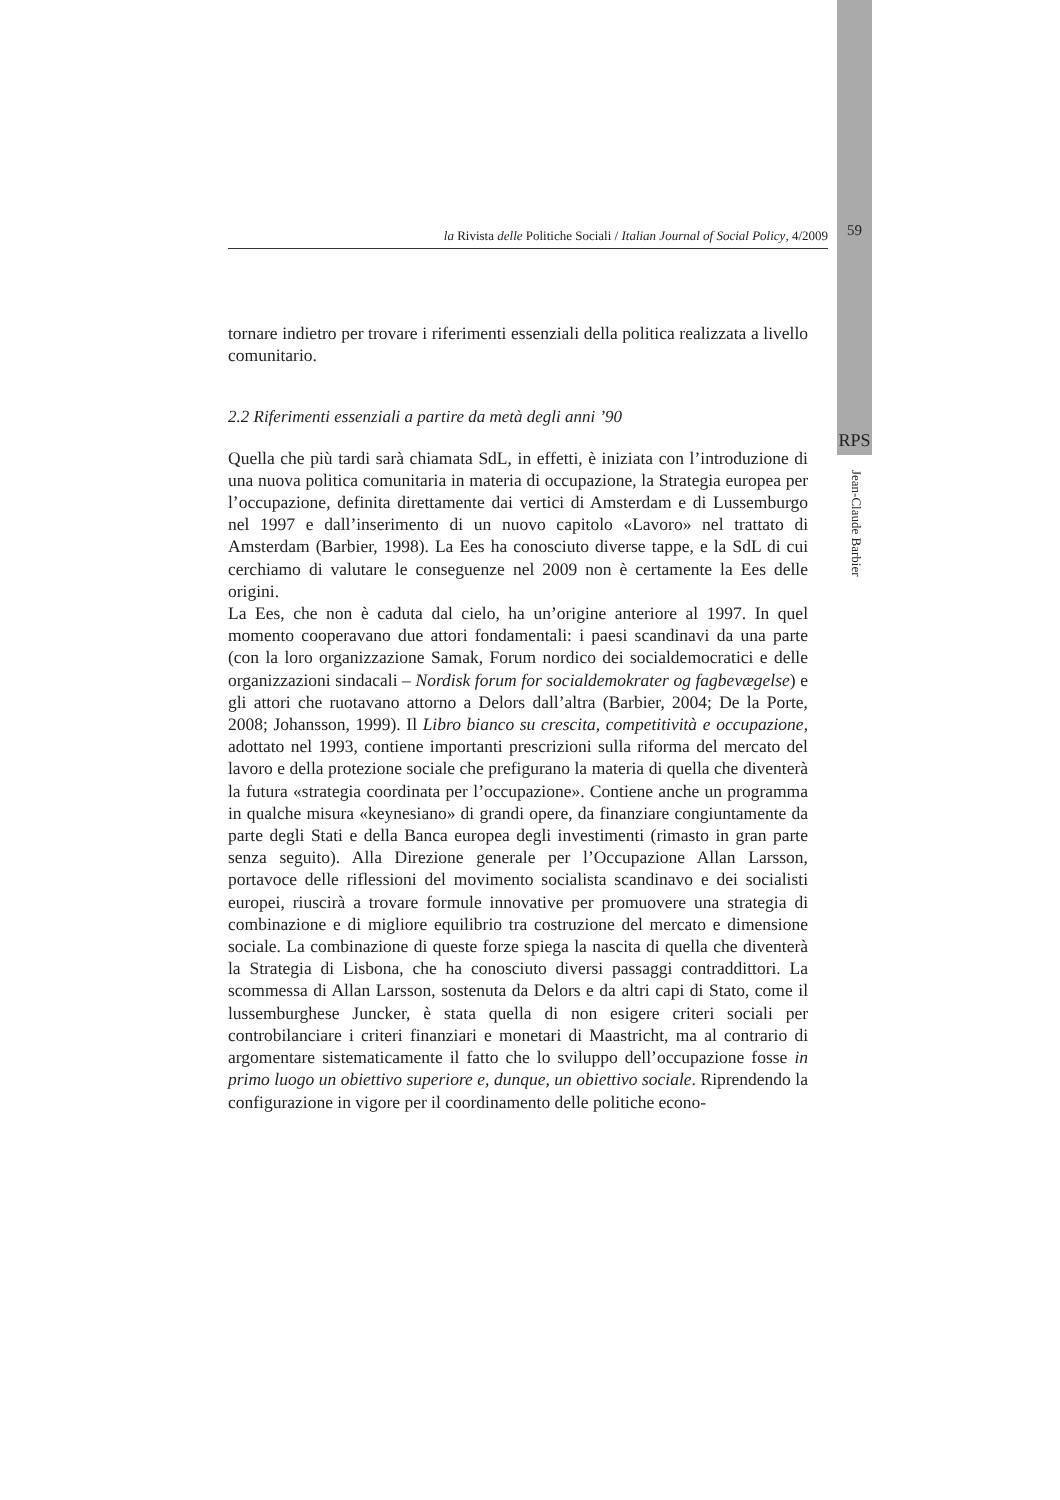la Rivista delle Politiche Sociali / Italian Journal of Social Policy, 4/2009
59
RPS
Jean-Claude Barbier
tornare indietro per trovare i riferimenti essenziali della politica realizzata a livello comunitario.
2.2 Riferimenti essenziali a partire da metà degli anni ’90
Quella che più tardi sarà chiamata SdL, in effetti, è iniziata con l’introduzione di una nuova politica comunitaria in materia di occupazione, la Strategia europea per l’occupazione, definita direttamente dai vertici di Amsterdam e di Lussemburgo nel 1997 e dall’inserimento di un nuovo capitolo «Lavoro» nel trattato di Amsterdam (Barbier, 1998). La Ees ha conosciuto diverse tappe, e la SdL di cui cerchiamo di valutare le conseguenze nel 2009 non è certamente la Ees delle origini.
La Ees, che non è caduta dal cielo, ha un’origine anteriore al 1997. In quel momento cooperavano due attori fondamentali: i paesi scandinavi da una parte (con la loro organizzazione Samak, Forum nordico dei socialdemocratici e delle organizzazioni sindacali – Nordisk forum for socialdemokrater og fagbevægelse) e gli attori che ruotavano attorno a Delors dall’altra (Barbier, 2004; De la Porte, 2008; Johansson, 1999). Il Libro bianco su crescita, competitività e occupazione, adottato nel 1993, contiene importanti prescrizioni sulla riforma del mercato del lavoro e della protezione sociale che prefigurano la materia di quella che diventerà la futura «strategia coordinata per l’occupazione». Contiene anche un programma in qualche misura «keynesiano» di grandi opere, da finanziare congiuntamente da parte degli Stati e della Banca europea degli investimenti (rimasto in gran parte senza seguito). Alla Direzione generale per l’Occupazione Allan Larsson, portavoce delle riflessioni del movimento socialista scandinavo e dei socialisti europei, riuscirà a trovare formule innovative per promuovere una strategia di combinazione e di migliore equilibrio tra costruzione del mercato e dimensione sociale. La combinazione di queste forze spiega la nascita di quella che diventerà la Strategia di Lisbona, che ha conosciuto diversi passaggi contraddittori. La scommessa di Allan Larsson, sostenuta da Delors e da altri capi di Stato, come il lussemburghese Juncker, è stata quella di non esigere criteri sociali per controbilanciare i criteri finanziari e monetari di Maastricht, ma al contrario di argomentare sistematicamente il fatto che lo sviluppo dell’occupazione fosse in primo luogo un obiettivo superiore e, dunque, un obiettivo sociale. Riprendendo la configurazione in vigore per il coordinamento delle politiche econo-